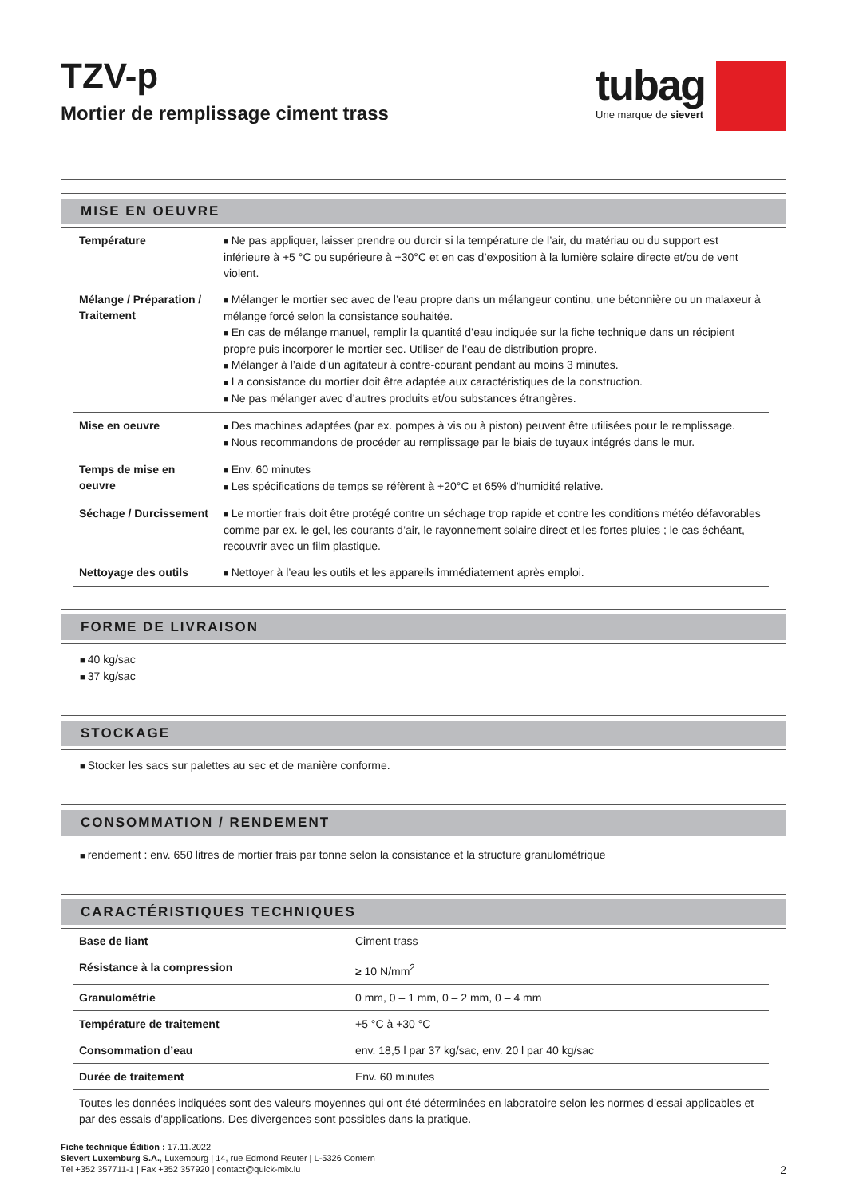TZV-p
Mortier de remplissage ciment trass
tubag
Une marque de sievert
MISE EN OEUVRE
| Température | Ne pas appliquer, laisser prendre ou durcir si la température de l’air, du matériau ou du support est inférieure à +5 °C ou supérieure à +30°C et en cas d’exposition à la lumière solaire directe et/ou de vent violent. |
| Mélange / Préparation / Traitement | Mélanger le mortier sec avec de l’eau propre dans un mélangeur continu, une bétonnière ou un malaxeur à mélange forcé selon la consistance souhaitée. En cas de mélange manuel, remplir la quantité d’eau indiquée sur la fiche technique dans un récipient propre puis incorporer le mortier sec. Utiliser de l’eau de distribution propre. Mélanger à l’aide d’un agitateur à contre-courant pendant au moins 3 minutes. La consistance du mortier doit être adaptée aux caractéristiques de la construction. Ne pas mélanger avec d’autres produits et/ou substances étrangères. |
| Mise en oeuvre | Des machines adaptées (par ex. pompes à vis ou à piston) peuvent être utilisées pour le remplissage. Nous recommandons de procéder au remplissage par le biais de tuyaux intégrés dans le mur. |
| Temps de mise en oeuvre | Env. 60 minutes Les spécifications de temps se réfèrent à +20°C et 65% d’humidité relative. |
| Séchage / Durcissement | Le mortier frais doit être protégé contre un séchage trop rapide et contre les conditions météo défavorables comme par ex. le gel, les courants d’air, le rayonnement solaire direct et les fortes pluies ; le cas échéant, recouvrir avec un film plastique. |
| Nettoyage des outils | Nettoyer à l’eau les outils et les appareils immédiatement après emploi. |
FORME DE LIVRAISON
40 kg/sac
37 kg/sac
STOCKAGE
Stocker les sacs sur palettes au sec et de manière conforme.
CONSOMMATION / RENDEMENT
rendement : env. 650 litres de mortier frais par tonne selon la consistance et la structure granulométrique
CARACTÉRISTIQUES TECHNIQUES
| Base de liant | Ciment trass |
| Résistance à la compression | ≥ 10 N/mm<sup>2</sup> |
| Granulométrie | 0 mm, 0 – 1 mm, 0 – 2 mm, 0 – 4 mm |
| Température de traitement | +5 °C à +30 °C |
| Consommation d’eau | env. 18,5 l par 37 kg/sac, env. 20 l par 40 kg/sac |
| Durée de traitement | Env. 60 minutes |
Toutes les données indiquées sont des valeurs moyennes qui ont été déterminées en laboratoire selon les normes d’essai applicables et par des essais d’applications. Des divergences sont possibles dans la pratique.
Fiche technique Édition : 17.11.2022
Sievert Luxemburg S.A., Luxemburg | 14, rue Edmond Reuter | L-5326 Contern
Tél +352 357711-1 | Fax +352 357920 | contact@quick-mix.lu
2